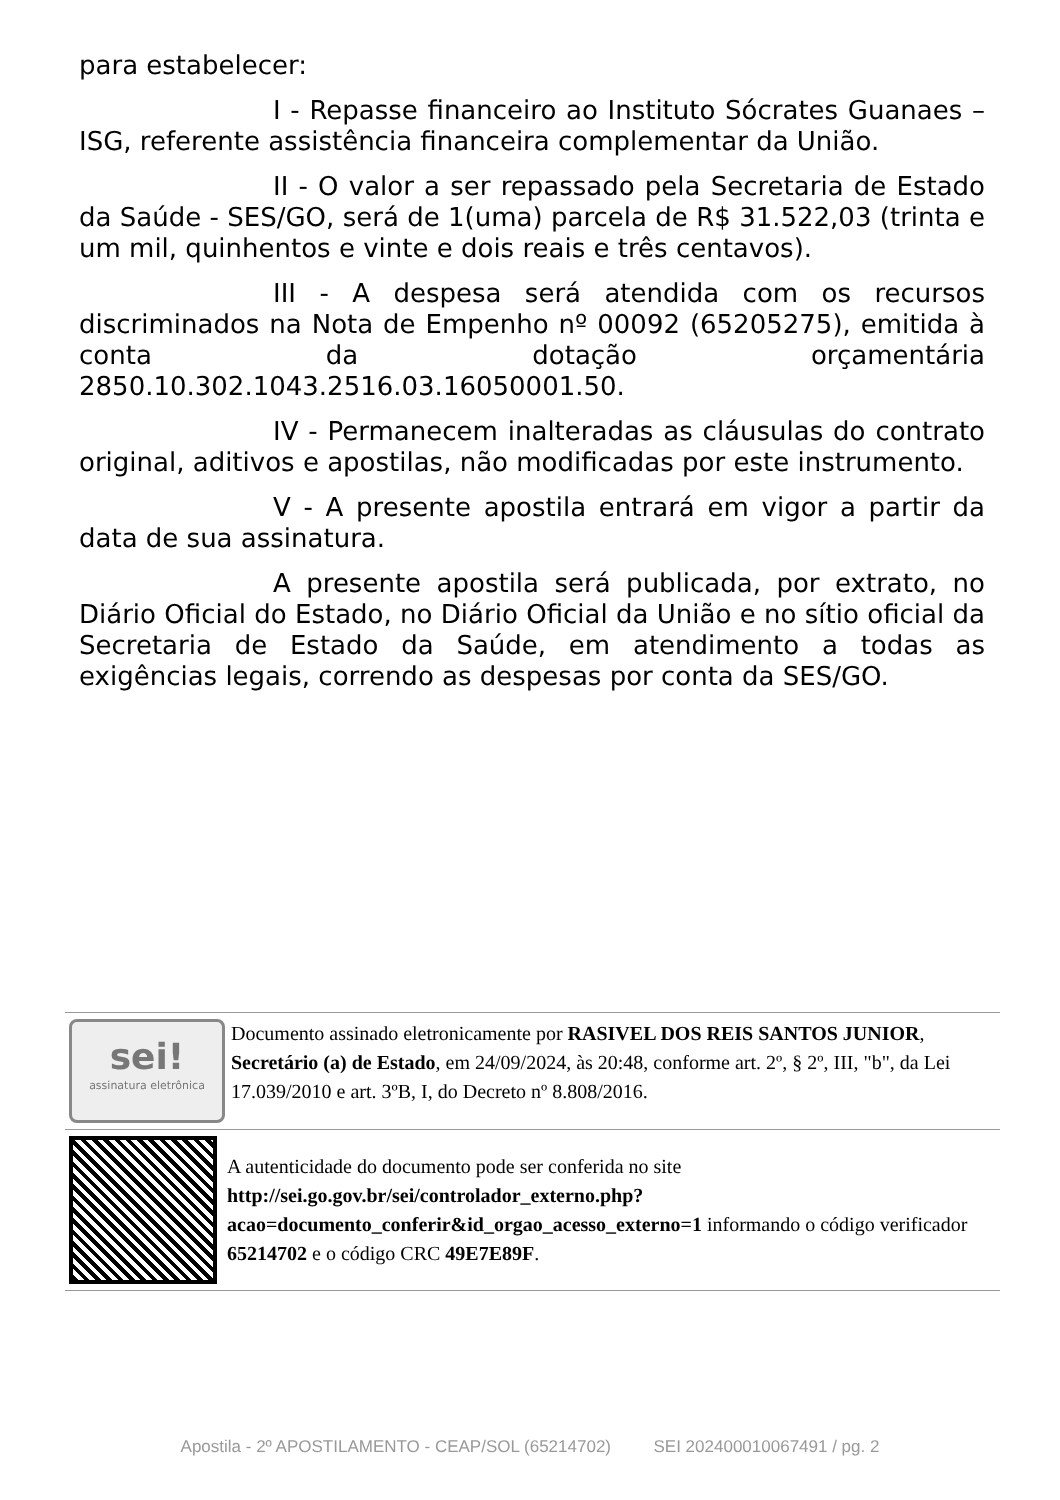para estabelecer:
I - Repasse financeiro ao Instituto Sócrates Guanaes – ISG, referente assistência financeira complementar da União.
II - O valor a ser repassado pela Secretaria de Estado da Saúde - SES/GO, será de 1(uma) parcela de R$ 31.522,03 (trinta e um mil, quinhentos e vinte e dois reais e três centavos).
III - A despesa será atendida com os recursos discriminados na Nota de Empenho nº 00092 (65205275), emitida à conta da dotação orçamentária 2850.10.302.1043.2516.03.16050001.50.
IV - Permanecem inalteradas as cláusulas do contrato original, aditivos e apostilas, não modificadas por este instrumento.
V - A presente apostila entrará em vigor a partir da data de sua assinatura.
A presente apostila será publicada, por extrato, no Diário Oficial do Estado, no Diário Oficial da União e no sítio oficial da Secretaria de Estado da Saúde, em atendimento a todas as exigências legais, correndo as despesas por conta da SES/GO.
sei!
assinatura eletrônica
Documento assinado eletronicamente por RASIVEL DOS REIS SANTOS JUNIOR, Secretário (a) de Estado, em 24/09/2024, às 20:48, conforme art. 2º, § 2º, III, "b", da Lei 17.039/2010 e art. 3ºB, I, do Decreto nº 8.808/2016.
A autenticidade do documento pode ser conferida no site http://sei.go.gov.br/sei/controlador_externo.php?acao=documento_conferir&id_orgao_acesso_externo=1 informando o código verificador 65214702 e o código CRC 49E7E89F.
Apostila - 2º APOSTILAMENTO - CEAP/SOL (65214702) SEI 202400010067491 / pg. 2